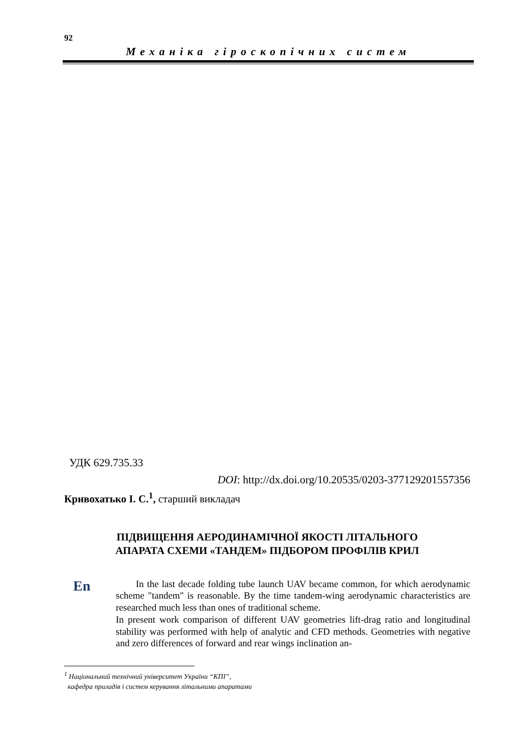92
Механіка гіроскопічних систем
УДК 629.735.33
DOI: http://dx.doi.org/10.20535/0203-377129201557356
Кривохатько І. С.<sup>1</sup>, старший викладач
ПІДВИЩЕННЯ АЕРОДИНАМІЧНОЇ ЯКОСТІ ЛІТАЛЬНОГО
АПАРАТА СХЕМИ «ТАНДЕМ» ПІДБОРОМ ПРОФІЛІВ КРИЛ
En
In the last decade folding tube launch UAV became common, for which aerodynamic scheme "tandem" is reasonable. By the time tandem-wing aerodynamic characteristics are researched much less than ones of traditional scheme.
In present work comparison of different UAV geometries lift-drag ratio and longitudinal stability was performed with help of analytic and CFD methods. Geometries with negative and zero differences of forward and rear wings inclination an-
<sup>1</sup> Національний технічний університет України “КПІ”,
кафедра приладів і систем керування літальними апаратами